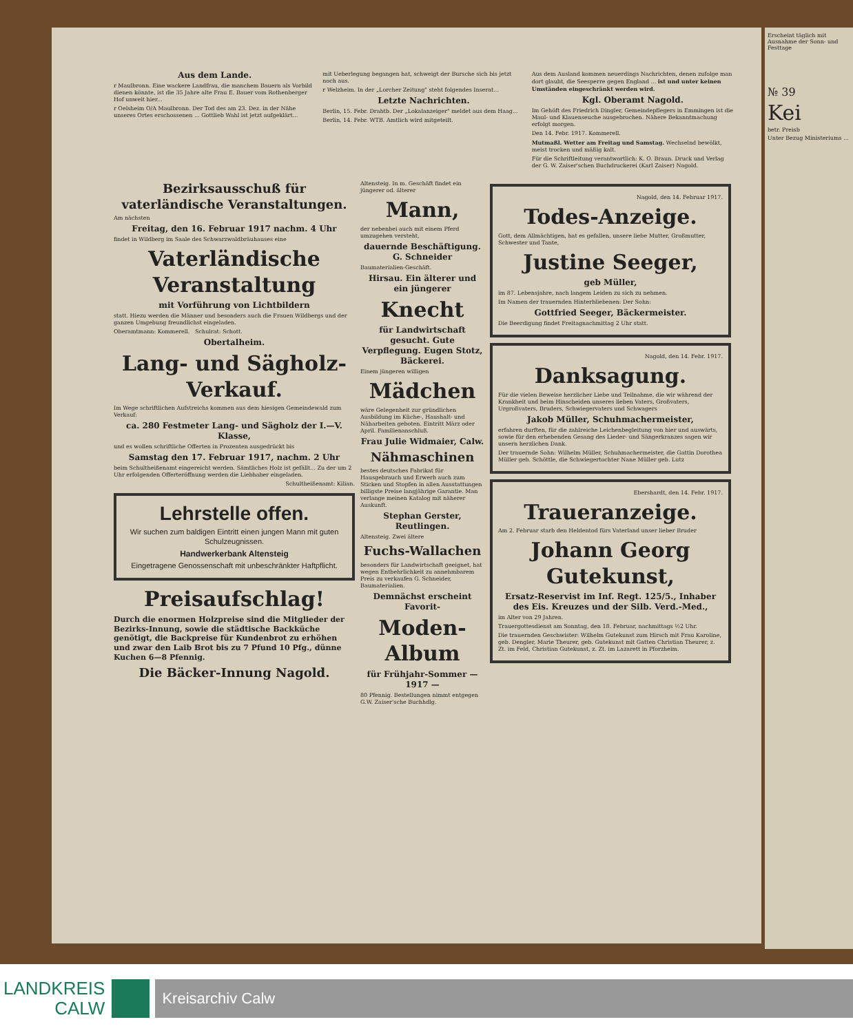Aus dem Lande.
r Maulbronn. Eine wackere Landfrau, die manchem Bauern als Vorbild dienen könnte, ist die 35 Jahre alte Frau E. Bauer vom Rothenberger Hof unweit hier...
r Oelsheim O/A Maulbronn. Der Tod des am 23. Dez. in der Nähe unseres Ortes erschossenen ... Gottlieb Wahl ist jetzt aufgeklärt...
mit Ueberlegung begangen hat, schweigt der Bursche sich bis jetzt noch aus.
r Welzheim. In der „Lorcher Zeitung" steht folgendes Inserat...
Letzte Nachrichten.
Berlin, 15. Febr. Drahtb. Der „Lokalanzeiger" meldet aus dem Haag...
Berlin, 14. Febr. WTB. Amtlich wird mitgeteilt.
Aus dem Ausland kommen neuerdings Nachrichten, denen zufolge man dort glaubt, die Seesperre gegen England ... ist und unter keinen Umständen eingeschränkt werden wird.
Kgl. Oberamt Nagold.
Im Gehöft des Friedrich Dingler, Gemeindepflegers in Emmingen ist die Maul- und Klauenseuche ausgebrochen. Nähere Bekanntmachung erfolgt morgen.
Den 14. Febr. 1917. Kommerell.
Mutmaßl. Wetter am Freitag und Samstag. Wechselnd bewölkt, meist trocken und mäßig kalt.
Für die Schriftleitung verantwortlich: K. O. Braun. Druck und Verlag der G. W. Zaiser'schen Buchdruckerei (Karl Zaiser) Nagold.
Bezirksausschuß für vaterländische Veranstaltungen.
Am nächsten
Freitag, den 16. Februar 1917 nachm. 4 Uhr
findet in Wildberg im Saale des Schwarzwaldbräuhauses eine
Vaterländische Veranstaltung
mit Vorführung von Lichtbildern
statt. Hiezu werden die Männer und besonders auch die Frauen Wildbergs und der ganzen Umgebung freundlichst eingeladen.
Oberamtmann: Kommerell. Schulrat: Schott.
Obertalheim.
Lang- und Sägholz-Verkauf.
Im Wege schriftlichen Aufstreichs kommen aus dem hiesigen Gemeindewald zum Verkauf:
ca. 280 Festmeter Lang- und Sägholz der I.—V. Klasse,
und es wollen schriftliche Offerten in Prozenten ausgedrückt bis
Samstag den 17. Februar 1917, nachm. 2 Uhr
beim Schultheißenamt eingereicht werden. Sämtliches Holz ist gefällt... Zu der um 2 Uhr erfolgenden Offerteröffnung werden die Liebhaber eingeladen.
Schultheißenamt: Kilian.
Lehrstelle offen.
Wir suchen zum baldigen Eintritt einen jungen Mann mit guten Schulzeugnissen.
Handwerkerbank Altensteig
Eingetragene Genossenschaft mit unbeschränkter Haftpflicht.
Preisaufschlag!
Durch die enormen Holzpreise sind die Mitglieder der Bezirks-Innung, sowie die städtische Backküche genötigt, die Backpreise für Kundenbrot zu erhöhen und zwar den Laib Brot bis zu 7 Pfund 10 Pfg., dünne Kuchen 6—8 Pfennig.
Die Bäcker-Innung Nagold.
Altensteig. In m. Geschäft findet ein jüngerer od. älterer
Mann,
der nebenbei auch mit einem Pferd umzugehen versteht,
dauernde Beschäftigung. G. Schneider
Baumaterialien-Geschäft.
Hirsau. Ein älterer und ein jüngerer
Knecht
für Landwirtschaft gesucht. Gute Verpflegung. Eugen Stotz, Bäckerei.
Einem jüngeren willigen
Mädchen
wäre Gelegenheit zur gründlichen Ausbildung im Küche-, Haushalt- und Näharbeiten geboten. Eintritt März oder April. Familienanschluß.
Frau Julie Widmaier, Calw.
Nähmaschinen
bestes deutsches Fabrikat für Hausgebrauch und Erwerb auch zum Sticken und Stopfen in allen Ausstattungen billigste Preise langjährige Garantie. Man verlange meinen Katalog mit näherer Auskunft.
Stephan Gerster, Reutlingen.
Altensteig. Zwei ältere
Fuchs-Wallachen
besonders für Landwirtschaft geeignet, hat wegen Entbehrlichkeit zu annehmbarem Preis zu verkaufen G. Schneider, Baumaterialien.
Demnächst erscheint Favorit-
Moden-Album
für Frühjahr-Sommer — 1917 —
80 Pfennig. Bestellungen nimmt entgegen G.W. Zaiser'sche Buchhdlg.
Nagold, den 14. Februar 1917.
Todes-Anzeige.
Gott, dem Allmächtigen, hat es gefallen, unsere liebe Mutter, Großmutter, Schwester und Tante,
Justine Seeger,
geb Müller,
im 87. Lebensjahre, nach langem Leiden zu sich zu nehmen.
Im Namen der trauernden Hinterbliebenen: Der Sohn:
Gottfried Seeger, Bäckermeister.
Die Beerdigung findet Freitagnachmittag 2 Uhr statt.
Nagold, den 14. Febr. 1917.
Danksagung.
Für die vielen Beweise herzlicher Liebe und Teilnahme, die wir während der Krankheit und beim Hinscheiden unseres lieben Vaters, Großvaters, Urgroßvaters, Bruders, Schwiegervaters und Schwagers
Jakob Müller, Schuhmachermeister,
erfahren durften, für die zahlreiche Leichenbegleitung von hier und auswärts, sowie für den erhebenden Gesang des Lieder- und Sängerkranzes sagen wir unsern herzlichen Dank.
Der trauernde Sohn: Wilhelm Müller, Schuhmachermeister, die Gattin Dorothea Müller geb. Schöttle, die Schwiegertochter Nane Müller geb. Lutz
Ebershardt, den 14. Febr. 1917.
Traueranzeige.
Am 2. Februar starb den Heldentod fürs Vaterland unser lieber Bruder
Johann Georg Gutekunst,
Ersatz-Reservist im Inf. Regt. 125/5., Inhaber des Eis. Kreuzes und der Silb. Verd.-Med.,
im Alter von 29 Jahren.
Trauergottesdienst am Sonntag, den 18. Februar, nachmittags ½2 Uhr.
Die trauernden Geschwister: Wilhelm Gutekunst zum Hirsch mit Frau Karoline, geb. Dengler, Marie Theurer, geb. Gutekunst mit Gatten Christian Theurer, z. Zt. im Feld, Christian Gutekunst, z. Zt. im Lazarett in Pforzheim.
Erscheint täglich mit Ausnahme der Sonn- und Festtage
№ 39
Kei
betr. Preisb
Unter Bezug Ministeriums ...
LANDKREIS
CALW
Kreisarchiv Calw